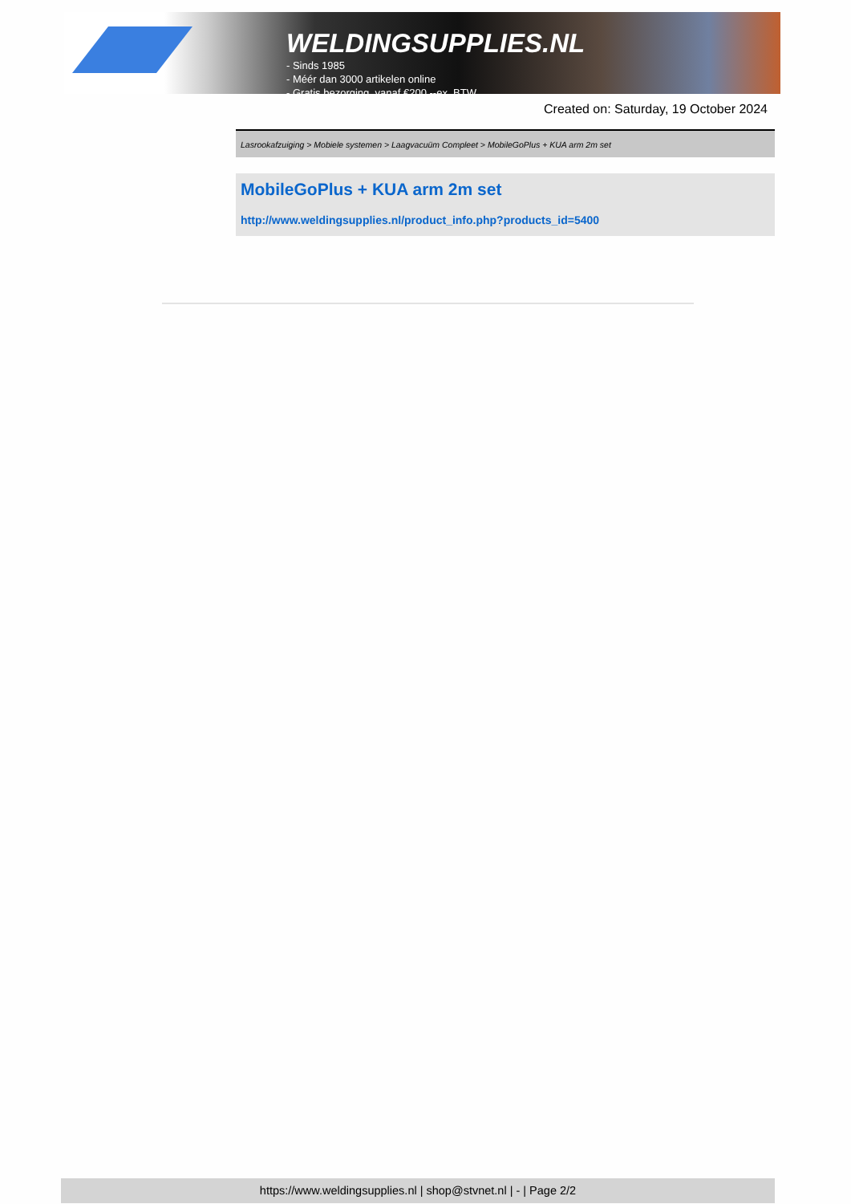WELDINGSUPPLIES.NL
- Sinds 1985
- Méér dan 3000 artikelen online
- Gratis bezorging, vanaf €200,--ex. BTW
Created on: Saturday, 19 October 2024
Lasrookafzuiging > Mobiele systemen > Laagvacuüm Compleet > MobileGoPlus + KUA arm 2m set
MobileGoPlus + KUA arm 2m set
http://www.weldingsupplies.nl/product_info.php?products_id=5400
https://www.weldingsupplies.nl | shop@stvnet.nl | - | Page 2/2